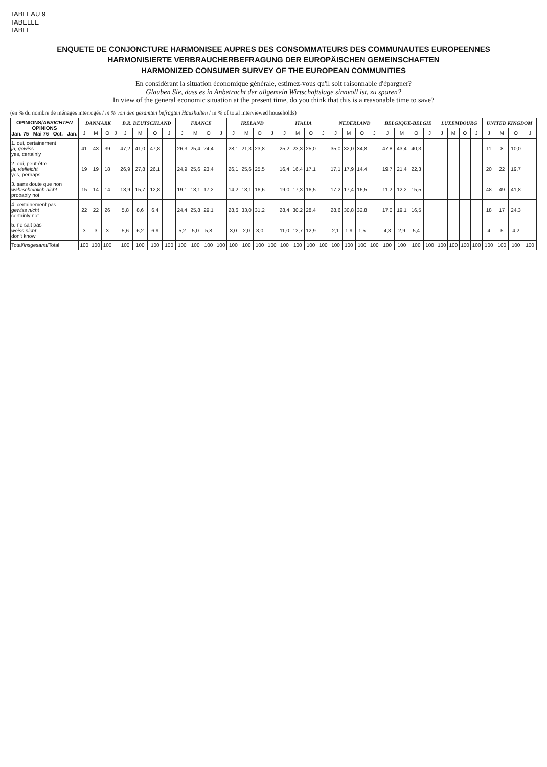TABLEAU 9
TABELLE
TABLE
ENQUETE DE CONJONCTURE HARMONISEE AUPRES DES CONSOMMATEURS DES COMMUNAUTES EUROPEENNES
HARMONISIERTE VERBRAUCHERBEFRAGUNG DER EUROPÄISCHEN GEMEINSCHAFTEN
HARMONIZED CONSUMER SURVEY OF THE EUROPEAN COMMUNITIES
En considérant la situation économique générale, estimez-vous qu'il soit raisonnable d'épargner?
Glauben Sie, dass es in Anbetracht der allgemein Wirtschaftslage sinnvoll ist, zu sparen?
In view of the general economic situation at the present time, do you think that this is a reasonable time to save?
(en % du nombre de ménages interrogés / in % von den gesamten befragten Haushalten / in % of total interviewed households)
| OPINIONS/ ANSICHTEN OPINIONS Jan. 75 Mai 76 Oct. Jan. | DANMARK | | | | B.R. DEUTSCHLAND | | | | FRANCE | | | | IRELAND | | | | ITALIA | | | | NEDERLAND | | | | BELGIQUE-BELGIE | | | | LUXEMBOURG | | | | UNITED KINGDOM | | | |
| --- | --- | --- | --- | --- | --- | --- | --- | --- | --- | --- | --- | --- | --- | --- | --- | --- | --- | --- | --- | --- | --- | --- | --- | --- | --- | --- | --- | --- | --- | --- | --- | --- | --- | --- | --- | --- |
| | J | M | O | J | J | M | O | J | J | M | O | J | J | M | O | J | J | M | O | J | J | M | O | J | J | M | O | J | J | M | O | J | J | M | O | J |
| 1. oui, certainement ja, gewiss yes, certainly | 41 | 43 | 39 | | 47,2 | 41,0 | 47,8 | | 26,3 | 25,4 | 24,4 | | 28,1 | 21,3 | 23,8 | | 25,2 | 23,3 | 25,0 | | 35,0 | 32,0 | 34,8 | | 47,8 | 43,4 | 40,3 | | | | | | 11 | 8 | 10,0 | |
| 2. oui, peut-être ja, vielleicht yes, perhaps | 19 | 19 | 18 | | 26,9 | 27,8 | 26,1 | | 24,9 | 25,6 | 23,4 | | 26,1 | 25,6 | 25,5 | | 16,4 | 16,4 | 17,1 | | 17,1 | 17,9 | 14,4 | | 19,7 | 21,4 | 22,3 | | | | | | 20 | 22 | 19,7 | |
| 3. sans doute que non wahrscheinlich nicht probably not | 15 | 14 | 14 | | 13,9 | 15,7 | 12,8 | | 19,1 | 18,1 | 17,2 | | 14,2 | 18,1 | 16,6 | | 19,0 | 17,3 | 16,5 | | 17,2 | 17,4 | 16,5 | | 11,2 | 12,2 | 15,5 | | | | | | 48 | 49 | 41,8 | |
| 4. certainement pas gewiss nicht certainly not | 22 | 22 | 26 | | 5,8 | 8,6 | 6,4 | | 24,4 | 25,8 | 29,1 | | 28,6 | 33,0 | 31,2 | | 28,4 | 30,2 | 28,4 | | 28,6 | 30,8 | 32,8 | | 17,0 | 19,1 | 16,5 | | | | | | 18 | 17 | 24,3 | |
| 5. ne sait pas weiss nicht don't know | 3 | 3 | 3 | | 5,6 | 6,2 | 6,9 | | 5,2 | 5,0 | 5,8 | | 3,0 | 2,0 | 3,0 | | 11,0 | 12,7 | 12,9 | | 2,1 | 1,9 | 1,5 | | 4,3 | 2,9 | 5,4 | | | | | | 4 | 5 | 4,2 | |
| Total/ Insgesamt /Total | 100 | 100 | 100 | | 100 | 100 | 100 | 100 | 100 | 100 | 100 | 100 | 100 | 100 | 100 | 100 | 100 | 100 | 100 | 100 | 100 | 100 | 100 | 100 | 100 | 100 | 100 | 100 | 100 | 100 | 100 | 100 | 100 | 100 | 100 | 100 |